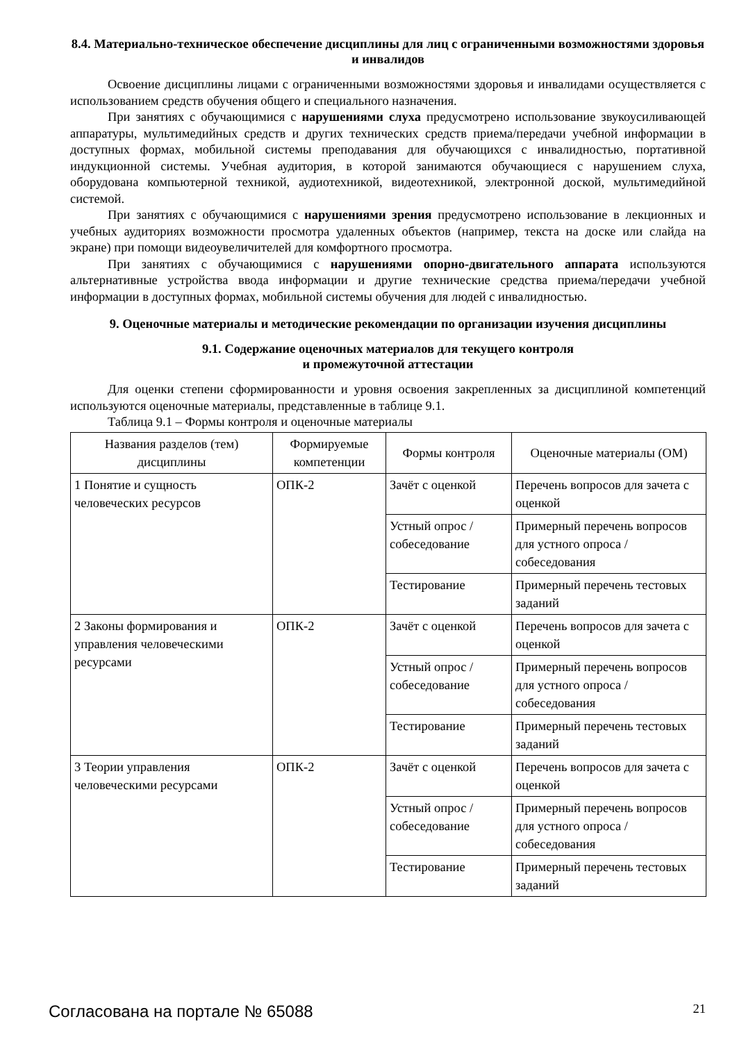8.4. Материально-техническое обеспечение дисциплины для лиц с ограниченными возможностями здоровья и инвалидов
Освоение дисциплины лицами с ограниченными возможностями здоровья и инвалидами осуществляется с использованием средств обучения общего и специального назначения.
При занятиях с обучающимися с нарушениями слуха предусмотрено использование звукоусиливающей аппаратуры, мультимедийных средств и других технических средств приема/передачи учебной информации в доступных формах, мобильной системы преподавания для обучающихся с инвалидностью, портативной индукционной системы. Учебная аудитория, в которой занимаются обучающиеся с нарушением слуха, оборудована компьютерной техникой, аудиотехникой, видеотехникой, электронной доской, мультимедийной системой.
При занятиях с обучающимися с нарушениями зрения предусмотрено использование в лекционных и учебных аудиториях возможности просмотра удаленных объектов (например, текста на доске или слайда на экране) при помощи видеоувеличителей для комфортного просмотра.
При занятиях с обучающимися с нарушениями опорно-двигательного аппарата используются альтернативные устройства ввода информации и другие технические средства приема/передачи учебной информации в доступных формах, мобильной системы обучения для людей с инвалидностью.
9. Оценочные материалы и методические рекомендации по организации изучения дисциплины
9.1. Содержание оценочных материалов для текущего контроля
и промежуточной аттестации
Для оценки степени сформированности и уровня освоения закрепленных за дисциплиной компетенций используются оценочные материалы, представленные в таблице 9.1.
Таблица 9.1 – Формы контроля и оценочные материалы
| Названия разделов (тем) дисциплины | Формируемые компетенции | Формы контроля | Оценочные материалы (ОМ) |
| --- | --- | --- | --- |
| 1 Понятие и сущность человеческих ресурсов | ОПК-2 | Зачёт с оценкой | Перечень вопросов для зачета с оценкой |
| | | Устный опрос / собеседование | Примерный перечень вопросов для устного опроса / собеседования |
| | | Тестирование | Примерный перечень тестовых заданий |
| 2 Законы формирования и управления человеческими ресурсами | ОПК-2 | Зачёт с оценкой | Перечень вопросов для зачета с оценкой |
| | | Устный опрос / собеседование | Примерный перечень вопросов для устного опроса / собеседования |
| | | Тестирование | Примерный перечень тестовых заданий |
| 3 Теории управления человеческими ресурсами | ОПК-2 | Зачёт с оценкой | Перечень вопросов для зачета с оценкой |
| | | Устный опрос / собеседование | Примерный перечень вопросов для устного опроса / собеседования |
| | | Тестирование | Примерный перечень тестовых заданий |
Согласована на портале № 65088 21